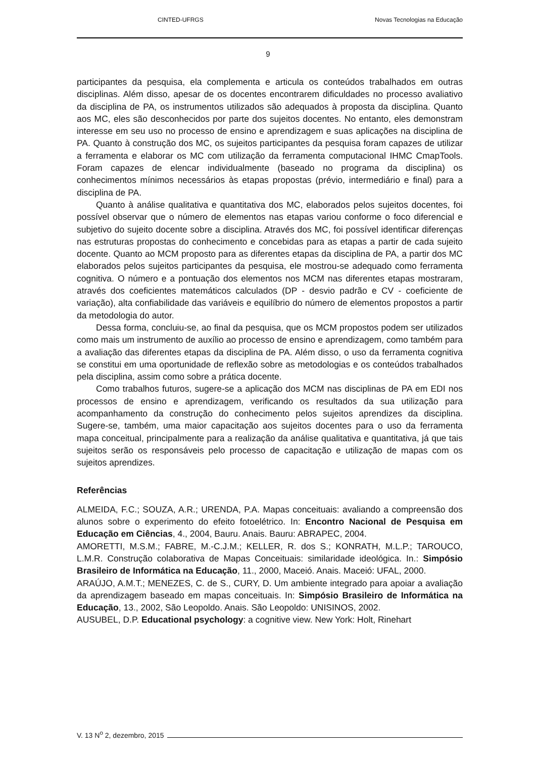CINTED-UFRGS Novas Tecnologias na Educação
9
participantes da pesquisa, ela complementa e articula os conteúdos trabalhados em outras disciplinas. Além disso, apesar de os docentes encontrarem dificuldades no processo avaliativo da disciplina de PA, os instrumentos utilizados são adequados à proposta da disciplina. Quanto aos MC, eles são desconhecidos por parte dos sujeitos docentes. No entanto, eles demonstram interesse em seu uso no processo de ensino e aprendizagem e suas aplicações na disciplina de PA. Quanto à construção dos MC, os sujeitos participantes da pesquisa foram capazes de utilizar a ferramenta e elaborar os MC com utilização da ferramenta computacional IHMC CmapTools. Foram capazes de elencar individualmente (baseado no programa da disciplina) os conhecimentos mínimos necessários às etapas propostas (prévio, intermediário e final) para a disciplina de PA.
Quanto à análise qualitativa e quantitativa dos MC, elaborados pelos sujeitos docentes, foi possível observar que o número de elementos nas etapas variou conforme o foco diferencial e subjetivo do sujeito docente sobre a disciplina. Através dos MC, foi possível identificar diferenças nas estruturas propostas do conhecimento e concebidas para as etapas a partir de cada sujeito docente. Quanto ao MCM proposto para as diferentes etapas da disciplina de PA, a partir dos MC elaborados pelos sujeitos participantes da pesquisa, ele mostrou-se adequado como ferramenta cognitiva. O número e a pontuação dos elementos nos MCM nas diferentes etapas mostraram, através dos coeficientes matemáticos calculados (DP - desvio padrão e CV - coeficiente de variação), alta confiabilidade das variáveis e equilíbrio do número de elementos propostos a partir da metodologia do autor.
Dessa forma, concluiu-se, ao final da pesquisa, que os MCM propostos podem ser utilizados como mais um instrumento de auxílio ao processo de ensino e aprendizagem, como também para a avaliação das diferentes etapas da disciplina de PA. Além disso, o uso da ferramenta cognitiva se constitui em uma oportunidade de reflexão sobre as metodologias e os conteúdos trabalhados pela disciplina, assim como sobre a prática docente.
Como trabalhos futuros, sugere-se a aplicação dos MCM nas disciplinas de PA em EDI nos processos de ensino e aprendizagem, verificando os resultados da sua utilização para acompanhamento da construção do conhecimento pelos sujeitos aprendizes da disciplina. Sugere-se, também, uma maior capacitação aos sujeitos docentes para o uso da ferramenta mapa conceitual, principalmente para a realização da análise qualitativa e quantitativa, já que tais sujeitos serão os responsáveis pelo processo de capacitação e utilização de mapas com os sujeitos aprendizes.
Referências
ALMEIDA, F.C.; SOUZA, A.R.; URENDA, P.A. Mapas conceituais: avaliando a compreensão dos alunos sobre o experimento do efeito fotoelétrico. In: Encontro Nacional de Pesquisa em Educação em Ciências, 4., 2004, Bauru. Anais. Bauru: ABRAPEC, 2004.
AMORETTI, M.S.M.; FABRE, M.-C.J.M.; KELLER, R. dos S.; KONRATH, M.L.P.; TAROUCO, L.M.R. Construção colaborativa de Mapas Conceituais: similaridade ideológica. In.: Simpósio Brasileiro de Informática na Educação, 11., 2000, Maceió. Anais. Maceió: UFAL, 2000.
ARAÚJO, A.M.T.; MENEZES, C. de S., CURY, D. Um ambiente integrado para apoiar a avaliação da aprendizagem baseado em mapas conceituais. In: Simpósio Brasileiro de Informática na Educação, 13., 2002, São Leopoldo. Anais. São Leopoldo: UNISINOS, 2002.
AUSUBEL, D.P. Educational psychology: a cognitive view. New York: Holt, Rinehart
V. 13 N<sup>o</sup> 2, dezembro, 2015